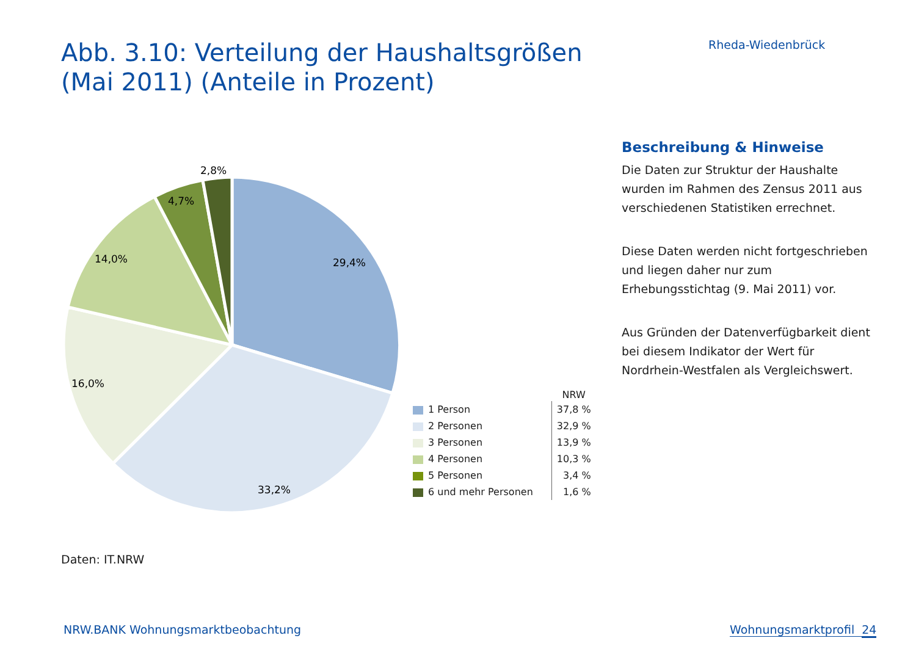Abb. 3.10: Verteilung der Haushaltsgrößen
(Mai 2011) (Anteile in Prozent)
Rheda-Wiedenbrück
2,8%
4,7%
14,0%
29,4%
16,0%
33,2%
| | NRW |
| --- | --- |
| 1 Person | 37,8 % |
| 2 Personen | 32,9 % |
| 3 Personen | 13,9 % |
| 4 Personen | 10,3 % |
| 5 Personen | 3,4 % |
| 6 und mehr Personen | 1,6 % |
Beschreibung & Hinweise
Die Daten zur Struktur der Haushalte wurden im Rahmen des Zensus 2011 aus verschiedenen Statistiken errechnet.
Diese Daten werden nicht fortgeschrieben und liegen daher nur zum Erhebungsstichtag (9. Mai 2011) vor.
Aus Gründen der Datenverfügbarkeit dient bei diesem Indikator der Wert für Nordrhein-Westfalen als Vergleichswert.
Daten: IT.NRW
NRW.BANK Wohnungsmarktbeobachtung
Wohnungsmarktprofil 24